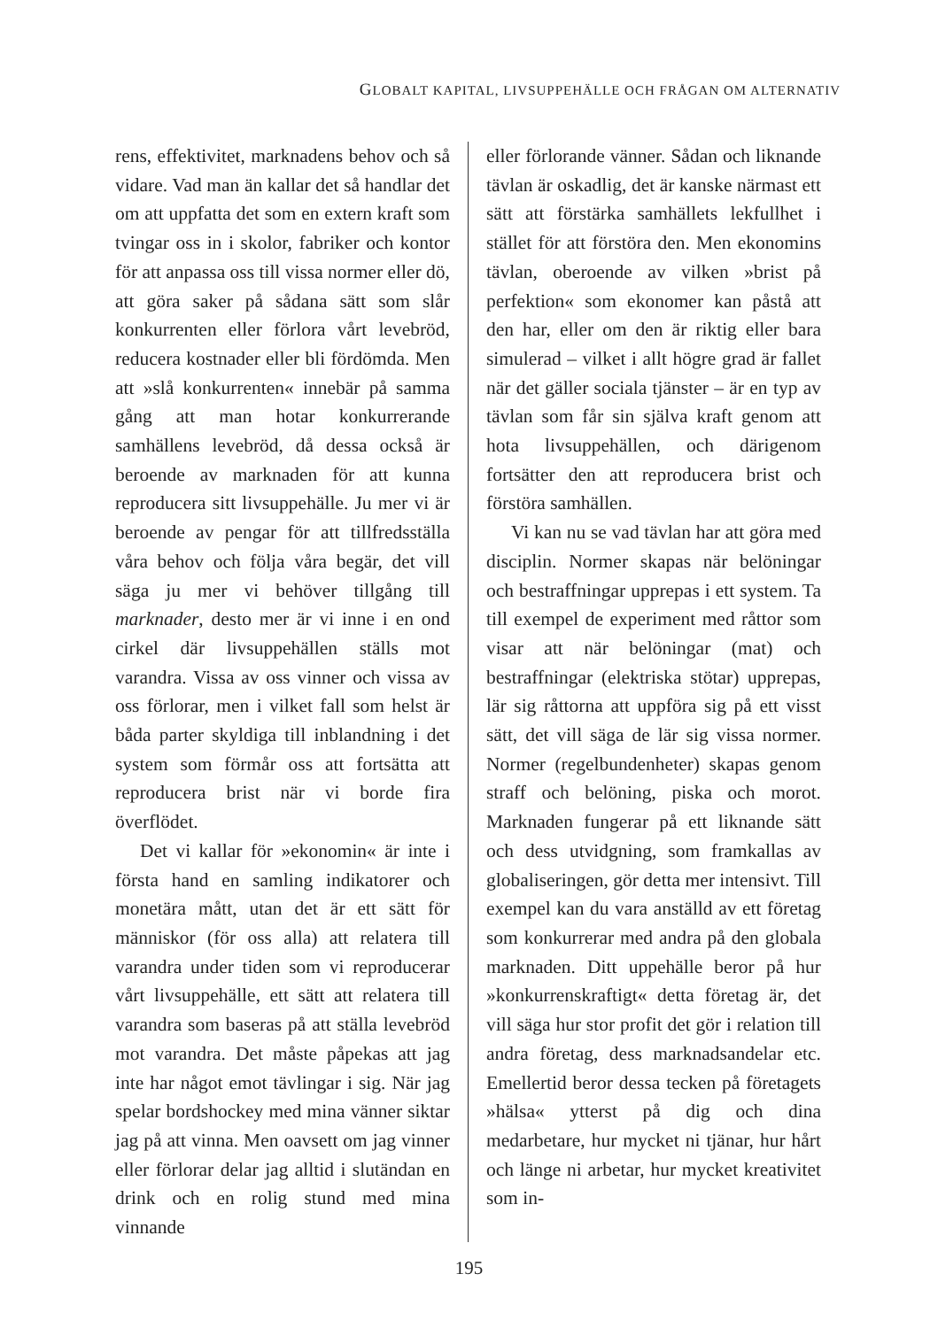GLOBALT KAPITAL, LIVSUPPEHÄLLE OCH FRÅGAN OM ALTERNATIV
rens, effektivitet, marknadens behov och så vidare. Vad man än kallar det så handlar det om att uppfatta det som en extern kraft som tvingar oss in i skolor, fabriker och kontor för att anpassa oss till vissa normer eller dö, att göra saker på sådana sätt som slår konkurrenten eller förlora vårt levebröd, reducera kostnader eller bli fördömda. Men att »slå konkurrenten« innebär på samma gång att man hotar konkurrerande samhällens levebröd, då dessa också är beroende av marknaden för att kunna reproducera sitt livsuppehälle. Ju mer vi är beroende av pengar för att tillfredsställa våra behov och följa våra begär, det vill säga ju mer vi behöver tillgång till marknader, desto mer är vi inne i en ond cirkel där livsuppehällen ställs mot varandra. Vissa av oss vinner och vissa av oss förlorar, men i vilket fall som helst är båda parter skyldiga till inblandning i det system som förmår oss att fortsätta att reproducera brist när vi borde fira överflödet.
Det vi kallar för »ekonomin« är inte i första hand en samling indikatorer och monetära mått, utan det är ett sätt för människor (för oss alla) att relatera till varandra under tiden som vi reproducerar vårt livsuppehälle, ett sätt att relatera till varandra som baseras på att ställa levebröd mot varandra. Det måste påpekas att jag inte har något emot tävlingar i sig. När jag spelar bordshockey med mina vänner siktar jag på att vinna. Men oavsett om jag vinner eller förlorar delar jag alltid i slutändan en drink och en rolig stund med mina vinnande
eller förlorande vänner. Sådan och liknande tävlan är oskadlig, det är kanske närmast ett sätt att förstärka samhällets lekfullhet i stället för att förstöra den. Men ekonomins tävlan, oberoende av vilken »brist på perfektion« som ekonomer kan påstå att den har, eller om den är riktig eller bara simulerad – vilket i allt högre grad är fallet när det gäller sociala tjänster – är en typ av tävlan som får sin själva kraft genom att hota livsuppehällen, och därigenom fortsätter den att reproducera brist och förstöra samhällen.
Vi kan nu se vad tävlan har att göra med disciplin. Normer skapas när belöningar och bestraffningar upprepas i ett system. Ta till exempel de experiment med råttor som visar att när belöningar (mat) och bestraffningar (elektriska stötar) upprepas, lär sig råttorna att uppföra sig på ett visst sätt, det vill säga de lär sig vissa normer. Normer (regelbundenheter) skapas genom straff och belöning, piska och morot. Marknaden fungerar på ett liknande sätt och dess utvidgning, som framkallas av globaliseringen, gör detta mer intensivt. Till exempel kan du vara anställd av ett företag som konkurrerar med andra på den globala marknaden. Ditt uppehälle beror på hur »konkurrenskraftigt« detta företag är, det vill säga hur stor profit det gör i relation till andra företag, dess marknadsandelar etc. Emellertid beror dessa tecken på företagets »hälsa« ytterst på dig och dina medarbetare, hur mycket ni tjänar, hur hårt och länge ni arbetar, hur mycket kreativitet som in-
195